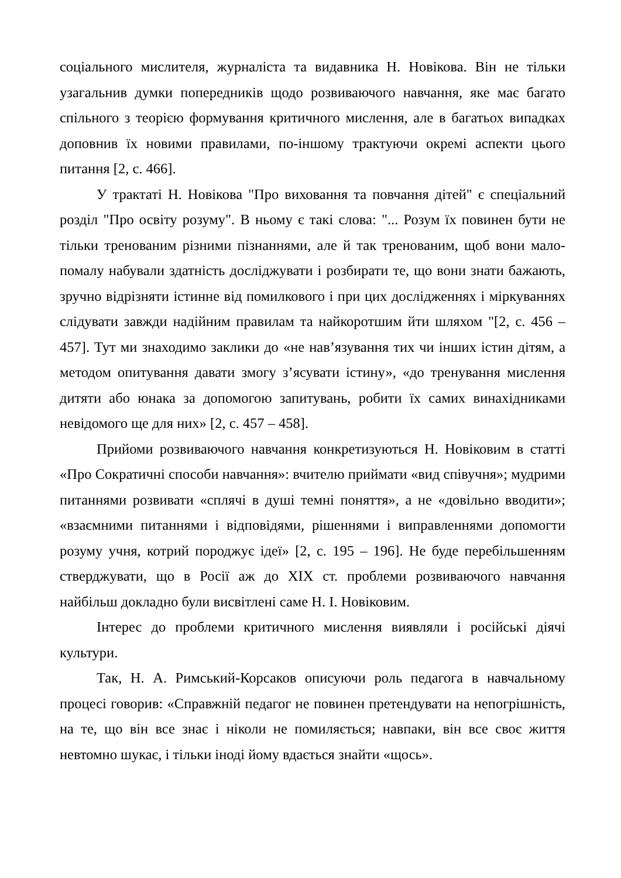соціального мислителя, журналіста та видавника Н. Новікова. Він не тільки узагальнив думки попередників щодо розвиваючого навчання, яке має багато спільного з теорією формування критичного мислення, але в багатьох випадках доповнив їх новими правилами, по-іншому трактуючи окремі аспекти цього питання [2, с. 466].
У трактаті Н. Новікова "Про виховання та повчання дітей" є спеціальний розділ "Про освіту розуму". В ньому є такі слова: "... Розум їх повинен бути не тільки тренованим різними пізнаннями, але й так тренованим, щоб вони мало-помалу набували здатність досліджувати і розбирати те, що вони знати бажають, зручно відрізняти істинне від помилкового і при цих дослідженнях і міркуваннях слідувати завжди надійним правилам та найкоротшим йти шляхом "[2, с. 456 – 457]. Тут ми знаходимо заклики до «не нав’язування тих чи інших істин дітям, а методом опитування давати змогу з’ясувати істину», «до тренування мислення дитяти або юнака за допомогою запитувань, робити їх самих винахідниками невідомого ще для них» [2, с. 457 – 458].
Прийоми розвиваючого навчання конкретизуються Н. Новіковим в статті «Про Сократичні способи навчання»: вчителю приймати «вид співучня»; мудрими питаннями розвивати «сплячі в душі темні поняття», а не «довільно вводити»; «взаємними питаннями і відповідями, рішеннями і виправленнями допомогти розуму учня, котрий породжує ідеї» [2, с. 195 – 196]. Не буде перебільшенням стверджувати, що в Росії аж до XIX ст. проблеми розвиваючого навчання найбільш докладно були висвітлені саме Н. І. Новіковим.
Інтерес до проблеми критичного мислення виявляли і російські діячі культури.
Так, Н. А. Римський-Корсаков описуючи роль педагога в навчальному процесі говорив: «Справжній педагог не повинен претендувати на непогрішність, на те, що він все знає і ніколи не помиляється; навпаки, він все своє життя невтомно шукає, і тільки іноді йому вдається знайти «щось».